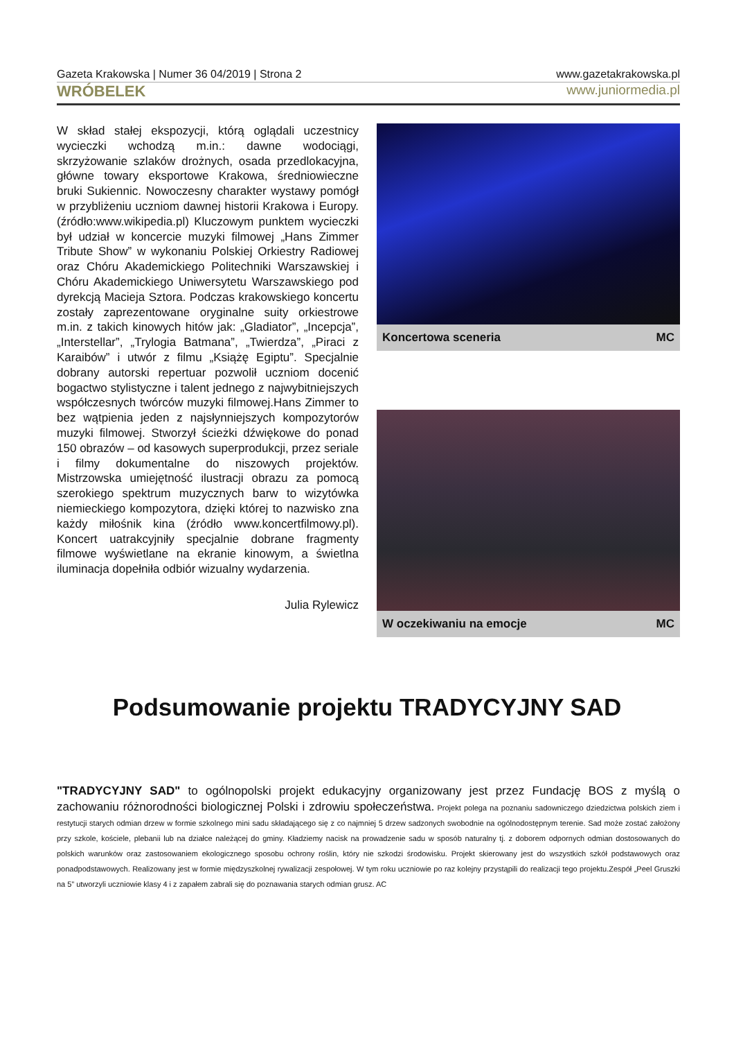Gazeta Krakowska | Numer 36 04/2019 | Strona 2 www.gazetakrakowska.pl
WRÓBELEK www.juniormedia.pl
W skład stałej ekspozycji, którą oglądali uczestnicy wycieczki wchodzą m.in.: dawne wodociągi, skrzyżowanie szlaków drożnych, osada przedlokacyjna, główne towary eksportowe Krakowa, średniowieczne bruki Sukiennic. Nowoczesny charakter wystawy pomógł w przybliżeniu uczniom dawnej historii Krakowa i Europy. (źródło:www.wikipedia.pl) Kluczowym punktem wycieczki był udział w koncercie muzyki filmowej „Hans Zimmer Tribute Show” w wykonaniu Polskiej Orkiestry Radiowej oraz Chóru Akademickiego Politechniki Warszawskiej i Chóru Akademickiego Uniwersytetu Warszawskiego pod dyrekcją Macieja Sztora. Podczas krakowskiego koncertu zostały zaprezentowane oryginalne suity orkiestrowe m.in. z takich kinowych hitów jak: „Gladiator”, „Incepcja”, „Interstellar”, „Trylogia Batmana”, „Twierdza”, „Piraci z Karaibów” i utwór z filmu „Książę Egiptu”. Specjalnie dobrany autorski repertuar pozwolił uczniom docenić bogactwo stylistyczne i talent jednego z najwybitniejszych współczesnych twórców muzyki filmowej.Hans Zimmer to bez wątpienia jeden z najsłynniejszych kompozytorów muzyki filmowej. Stworzył ścieżki dźwiękowe do ponad 150 obrazów – od kasowych superprodukcji, przez seriale i filmy dokumentalne do niszowych projektów. Mistrzowska umiejętność ilustracji obrazu za pomocą szerokiego spektrum muzycznych barw to wizytówka niemieckiego kompozytora, dzięki której to nazwisko zna każdy miłośnik kina (źródło www.koncertfilmowy.pl). Koncert uatrakcyjniły specjalnie dobrane fragmenty filmowe wyświetlane na ekranie kinowym, a świetlna iluminacja dopełniła odbiór wizualny wydarzenia.
Julia Rylewicz
Koncertowa sceneria MC
W oczekiwaniu na emocje MC
Podsumowanie projektu TRADYCYJNY SAD
"TRADYCYJNY SAD" to ogólnopolski projekt edukacyjny organizowany jest przez Fundację BOS z myślą o zachowaniu różnorodności biologicznej Polski i zdrowiu społeczeństwa. Projekt polega na poznaniu sadowniczego dziedzictwa polskich ziem i restytucji starych odmian drzew w formie szkolnego mini sadu składającego się z co najmniej 5 drzew sadzonych swobodnie na ogólnodostępnym terenie. Sad może zostać założony przy szkole, kościele, plebanii lub na działce należącej do gminy. Kładziemy nacisk na prowadzenie sadu w sposób naturalny tj. z doborem odpornych odmian dostosowanych do polskich warunków oraz zastosowaniem ekologicznego sposobu ochrony roślin, który nie szkodzi środowisku. Projekt skierowany jest do wszystkich szkół podstawowych oraz ponadpodstawowych. Realizowany jest w formie międzyszkolnej rywalizacji zespołowej. W tym roku uczniowie po raz kolejny przystąpili do realizacji tego projektu.Zespół „Peel Gruszki na 5” utworzyli uczniowie klasy 4 i z zapałem zabrali się do poznawania starych odmian grusz. AC